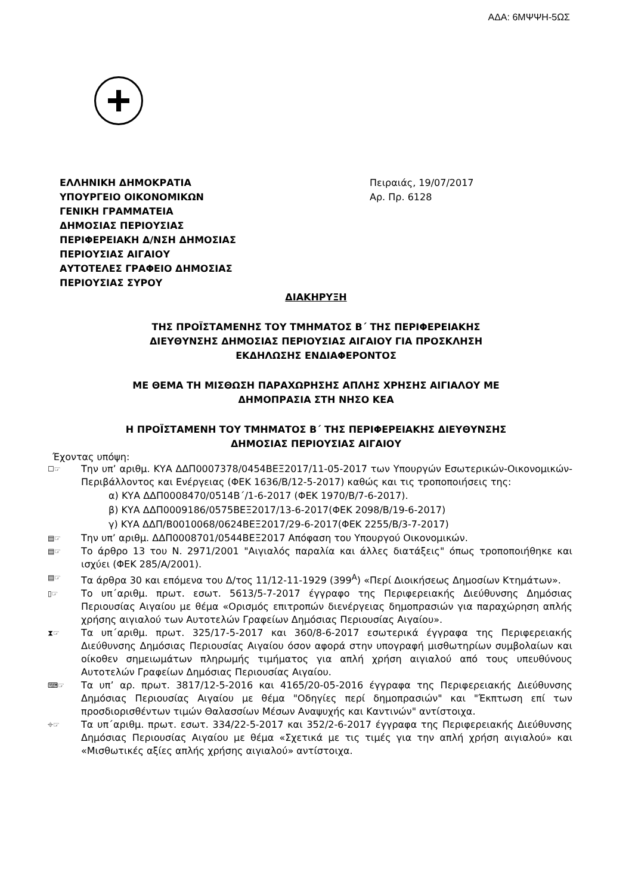ΑΔΑ: 6ΜΨΨΗ-5ΩΣ
ΕΛΛΗΝΙΚΗ ΔΗΜΟΚΡΑΤΙΑ
ΥΠΟΥΡΓΕΙΟ ΟΙΚΟΝΟΜΙΚΩΝ
ΓΕΝΙΚΗ ΓΡΑΜΜΑΤΕΙΑ
ΔΗΜΟΣΙΑΣ ΠΕΡΙΟΥΣΙΑΣ
ΠΕΡΙΦΕΡΕΙΑΚΗ Δ/ΝΣΗ ΔΗΜΟΣΙΑΣ
ΠΕΡΙΟΥΣΙΑΣ ΑΙΓΑΙΟΥ
ΑΥΤΟΤΕΛΕΣ ΓΡΑΦΕΙΟ ΔΗΜΟΣΙΑΣ
ΠΕΡΙΟΥΣΙΑΣ ΣΥΡΟΥ
Πειραιάς, 19/07/2017
Αρ. Πρ. 6128
ΔΙΑΚΗΡΥΞΗ
ΤΗΣ ΠΡΟΪΣΤΑΜΕΝΗΣ ΤΟΥ ΤΜΗΜΑΤΟΣ Β΄ ΤΗΣ ΠΕΡΙΦΕΡΕΙΑΚΗΣ
ΔΙΕΥΘΥΝΣΗΣ ΔΗΜΟΣΙΑΣ ΠΕΡΙΟΥΣΙΑΣ ΑΙΓΑΙΟΥ ΓΙΑ ΠΡΟΣΚΛΗΣΗ
ΕΚΔΗΛΩΣΗΣ ΕΝΔΙΑΦΕΡΟΝΤΟΣ
ΜΕ ΘΕΜΑ ΤΗ ΜΙΣΘΩΣΗ ΠΑΡΑΧΩΡΗΣΗΣ ΑΠΛΗΣ ΧΡΗΣΗΣ ΑΙΓΙΑΛΟΥ ΜΕ
ΔΗΜΟΠΡΑΣΙΑ ΣΤΗ ΝΗΣΟ ΚΕΑ
Η ΠΡΟΪΣΤΑΜΕΝΗ ΤΟΥ ΤΜΗΜΑΤΟΣ Β΄ ΤΗΣ ΠΕΡΙΦΕΡΕΙΑΚΗΣ ΔΙΕΥΘΥΝΣΗΣ
ΔΗΜΟΣΙΑΣ ΠΕΡΙΟΥΣΙΑΣ ΑΙΓΑΙΟΥ
Έχοντας υπόψη:
☐☞
Την υπ’ αριθμ. ΚΥΑ ΔΔΠ0007378/0454ΒΕΞ2017/11-05-2017 των Υπουργών Εσωτερικών-Οικονομικών-Περιβάλλοντος και Ενέργειας (ΦΕΚ 1636/Β/12-5-2017) καθώς και τις τροποποιήσεις της:
α) ΚΥΑ ΔΔΠ0008470/0514Β΄/1-6-2017 (ΦΕΚ 1970/Β/7-6-2017).
β) ΚΥΑ ΔΔΠ0009186/0575ΒΕΞ2017/13-6-2017(ΦΕΚ 2098/Β/19-6-2017)
γ) ΚΥΑ ΔΔΠ/Β0010068/0624ΒΕΞ2017/29-6-2017(ΦΕΚ 2255/Β/3-7-2017)
▤☞
Την υπ’ αριθμ. ΔΔΠ0008701/0544ΒΕΞ2017 Απόφαση του Υπουργού Οικονομικών.
▤☞
Το άρθρο 13 του Ν. 2971/2001 "Αιγιαλός παραλία και άλλες διατάξεις" όπως τροποποιήθηκε και ισχύει (ΦΕΚ 285/Α/2001).
▤☞
Τα άρθρα 30 και επόμενα του Δ/τος 11/12-11-1929 (399<sup>Α</sup>) «Περί Διοικήσεως Δημοσίων Κτημάτων».
▯☞
Το υπ΄αριθμ. πρωτ. εσωτ. 5613/5-7-2017 έγγραφο της Περιφερειακής Διεύθυνσης Δημόσιας Περιουσίας Αιγαίου με θέμα «Ορισμός επιτροπών διενέργειας δημοπρασιών για παραχώρηση απλής χρήσης αιγιαλού των Αυτοτελών Γραφείων Δημόσιας Περιουσίας Αιγαίου».
⧗☞
Τα υπ΄αριθμ. πρωτ. 325/17-5-2017 και 360/8-6-2017 εσωτερικά έγγραφα της Περιφερειακής Διεύθυνσης Δημόσιας Περιουσίας Αιγαίου όσον αφορά στην υπογραφή μισθωτηρίων συμβολαίων και οίκοθεν σημειωμάτων πληρωμής τιμήματος για απλή χρήση αιγιαλού από τους υπευθύνους Αυτοτελών Γραφείων Δημόσιας Περιουσίας Αιγαίου.
⌨☞
Τα υπ’ αρ. πρωτ. 3817/12-5-2016 και 4165/20-05-2016 έγγραφα της Περιφερειακής Διεύθυνσης Δημόσιας Περιουσίας Αιγαίου με θέμα "Οδηγίες περί δημοπρασιών" και "Έκπτωση επί των προσδιορισθέντων τιμών Θαλασσίων Μέσων Αναψυχής και Καντινών" αντίστοιχα.
⌖☞
Τα υπ΄αριθμ. πρωτ. εσωτ. 334/22-5-2017 και 352/2-6-2017 έγγραφα της Περιφερειακής Διεύθυνσης Δημόσιας Περιουσίας Αιγαίου με θέμα «Σχετικά με τις τιμές για την απλή χρήση αιγιαλού» και «Μισθωτικές αξίες απλής χρήσης αιγιαλού» αντίστοιχα.